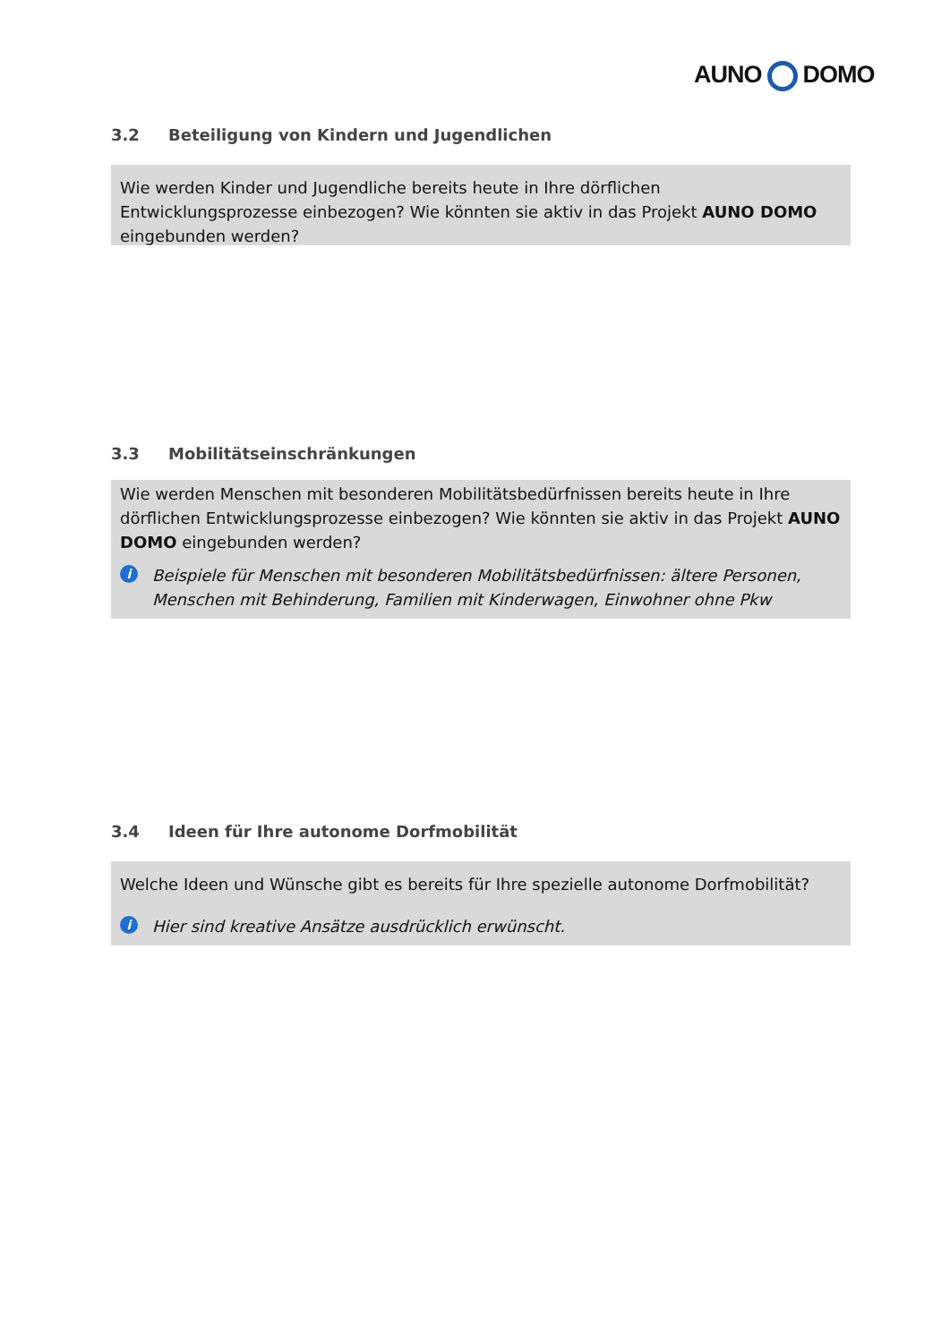AUNO DOMO
3.2 Beteiligung von Kindern und Jugendlichen
Wie werden Kinder und Jugendliche bereits heute in Ihre dörflichen Entwicklungsprozesse einbezogen? Wie könnten sie aktiv in das Projekt AUNO DOMO eingebunden werden?
3.3 Mobilitätseinschränkungen
Wie werden Menschen mit besonderen Mobilitätsbedürfnissen bereits heute in Ihre dörflichen Entwicklungsprozesse einbezogen? Wie könnten sie aktiv in das Projekt AUNO DOMO eingebunden werden?
i
Beispiele für Menschen mit besonderen Mobilitätsbedürfnissen: ältere Personen, Menschen mit Behinderung, Familien mit Kinderwagen, Einwohner ohne Pkw
3.4 Ideen für Ihre autonome Dorfmobilität
Welche Ideen und Wünsche gibt es bereits für Ihre spezielle autonome Dorfmobilität?
i
Hier sind kreative Ansätze ausdrücklich erwünscht.